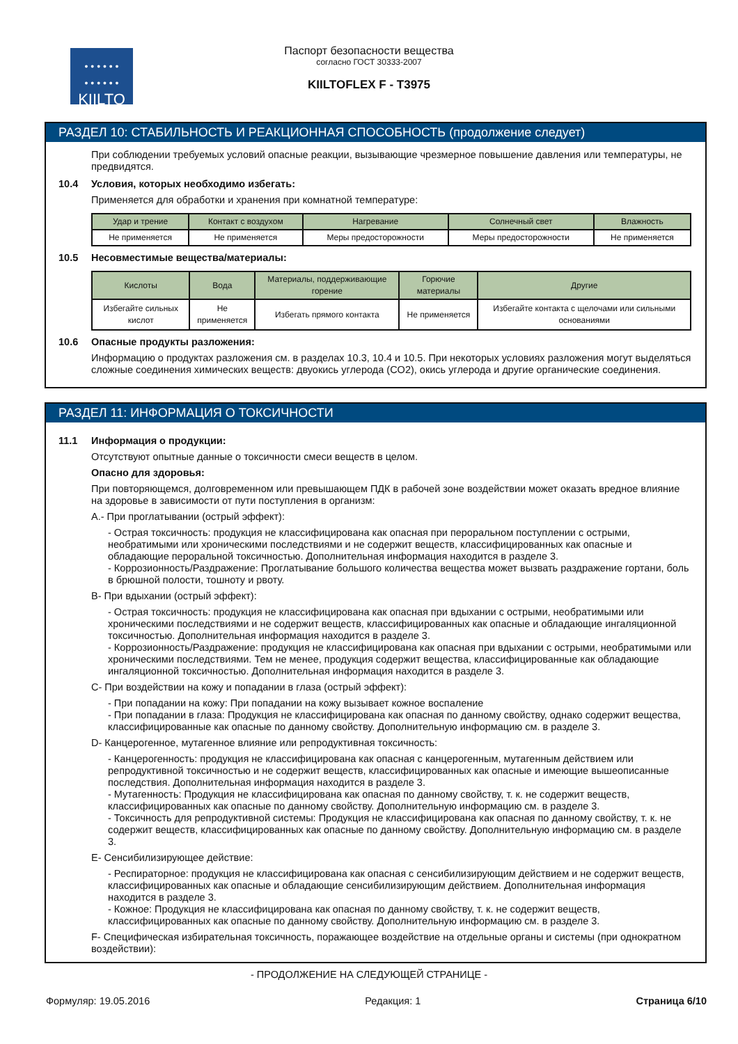• • • • • •
• • • • • •
KIILTO
Паспорт безопасности вещества
согласно ГОСТ 30333-2007
KIILTOFLEX F - T3975
РАЗДЕЛ 10: СТАБИЛЬНОСТЬ И РЕАКЦИОННАЯ СПОСОБНОСТЬ (продолжение следует)
При соблюдении требуемых условий опасные реакции, вызывающие чрезмерное повышение давления или температуры, не предвидятся.
10.4 Условия, которых необходимо избегать:
Применяется для обработки и хранения при комнатной температуре:
| Удар и трение | Контакт с воздухом | Нагревание | Солнечный свет | Влажность |
| --- | --- | --- | --- | --- |
| Не применяется | Не применяется | Меры предосторожности | Меры предосторожности | Не применяется |
10.5 Несовместимые вещества/материалы:
| Кислоты | Вода | Материалы, поддерживающие горение | Горючие материалы | Другие |
| --- | --- | --- | --- | --- |
| Избегайте сильных кислот | Не применяется | Избегать прямого контакта | Не применяется | Избегайте контакта с щелочами или сильными основаниями |
10.6 Опасные продукты разложения:
Информацию о продуктах разложения см. в разделах 10.3, 10.4 и 10.5. При некоторых условиях разложения могут выделяться сложные соединения химических веществ: двуокись углерода (CO2), окись углерода и другие органические соединения.
РАЗДЕЛ 11: ИНФОРМАЦИЯ О ТОКСИЧНОСТИ
11.1 Информация о продукции:
Отсутствуют опытные данные о токсичности смеси веществ в целом.
Опасно для здоровья:
При повторяющемся, долговременном или превышающем ПДК в рабочей зоне воздействии может оказать вредное влияние на здоровье в зависимости от пути поступления в организм:
A.- При проглатывании (острый эффект):
- Острая токсичность: продукция не классифицирована как опасная при пероральном поступлении с острыми, необратимыми или хроническими последствиями и не содержит веществ, классифицированных как опасные и обладающие пероральной токсичностью. Дополнительная информация находится в разделе 3.
- Коррозионность/Раздражение: Проглатывание большого количества вещества может вызвать раздражение гортани, боль в брюшной полости, тошноту и рвоту.
B- При вдыхании (острый эффект):
- Острая токсичность: продукция не классифицирована как опасная при вдыхании с острыми, необратимыми или хроническими последствиями и не содержит веществ, классифицированных как опасные и обладающие ингаляционной токсичностью. Дополнительная информация находится в разделе 3.
- Коррозионность/Раздражение: продукция не классифицирована как опасная при вдыхании с острыми, необратимыми или хроническими последствиями. Тем не менее, продукция содержит вещества, классифицированные как обладающие ингаляционной токсичностью. Дополнительная информация находится в разделе 3.
C- При воздействии на кожу и попадании в глаза (острый эффект):
- При попадании на кожу: При попадании на кожу вызывает кожное воспаление
- При попадании в глаза: Продукция не классифицирована как опасная по данному свойству, однако содержит вещества, классифицированные как опасные по данному свойству. Дополнительную информацию см. в разделе 3.
D- Канцерогенное, мутагенное влияние или репродуктивная токсичность:
- Канцерогенность: продукция не классифицирована как опасная с канцерогенным, мутагенным действием или репродуктивной токсичностью и не содержит веществ, классифицированных как опасные и имеющие вышеописанные последствия. Дополнительная информация находится в разделе 3.
- Мутагенность: Продукция не классифицирована как опасная по данному свойству, т. к. не содержит веществ, классифицированных как опасные по данному свойству. Дополнительную информацию см. в разделе 3.
- Токсичность для репродуктивной системы: Продукция не классифицирована как опасная по данному свойству, т. к. не содержит веществ, классифицированных как опасные по данному свойству. Дополнительную информацию см. в разделе 3.
E- Сенсибилизирующее действие:
- Респираторное: продукция не классифицирована как опасная с сенсибилизирующим действием и не содержит веществ, классифицированных как опасные и обладающие сенсибилизирующим действием. Дополнительная информация находится в разделе 3.
- Кожное: Продукция не классифицирована как опасная по данному свойству, т. к. не содержит веществ, классифицированных как опасные по данному свойству. Дополнительную информацию см. в разделе 3.
F- Специфическая избирательная токсичность, поражающее воздействие на отдельные органы и системы (при однократном воздействии):
- ПРОДОЛЖЕНИЕ НА СЛЕДУЮЩЕЙ СТРАНИЦЕ -
Формуляр: 19.05.2016 Редакция: 1 Страница 6/10